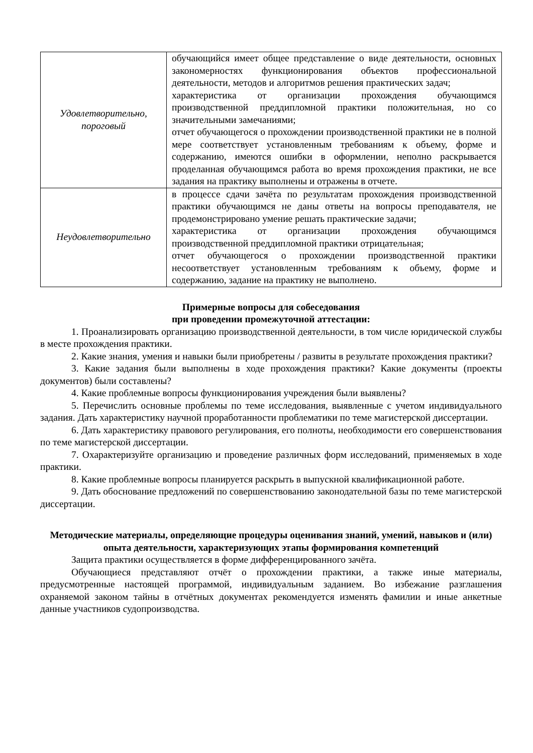| Удовлетворительно, пороговый | обучающийся имеет общее представление о виде деятельности, основных закономерностях функционирования объектов профессиональной деятельности, методов и алгоритмов решения практических задач; характеристика от организации прохождения обучающимся производственной преддипломной практики положительная, но со значительными замечаниями; отчет обучающегося о прохождении производственной практики не в полной мере соответствует установленным требованиям к объему, форме и содержанию, имеются ошибки в оформлении, неполно раскрывается проделанная обучающимся работа во время прохождения практики, не все задания на практику выполнены и отражены в отчете. |
| Неудовлетворительно | в процессе сдачи зачёта по результатам прохождения производственной практики обучающимся не даны ответы на вопросы преподавателя, не продемонстрировано умение решать практические задачи; характеристика от организации прохождения обучающимся производственной преддипломной практики отрицательная; отчет обучающегося о прохождении производственной практики несоответствует установленным требованиям к объему, форме и содержанию, задание на практику не выполнено. |
Примерные вопросы для собеседования
при проведении промежуточной аттестации:
1. Проанализировать организацию производственной деятельности, в том числе юридической службы в месте прохождения практики.
2. Какие знания, умения и навыки были приобретены / развиты в результате прохождения практики?
3. Какие задания были выполнены в ходе прохождения практики? Какие документы (проекты документов) были составлены?
4. Какие проблемные вопросы функционирования учреждения были выявлены?
5. Перечислить основные проблемы по теме исследования, выявленные с учетом индивидуального задания. Дать характеристику научной проработанности проблематики по теме магистерской диссертации.
6. Дать характеристику правового регулирования, его полноты, необходимости его совершенствования по теме магистерской диссертации.
7. Охарактеризуйте организацию и проведение различных форм исследований, применяемых в ходе практики.
8. Какие проблемные вопросы планируется раскрыть в выпускной квалификационной работе.
9. Дать обоснование предложений по совершенствованию законодательной базы по теме магистерской диссертации.
Методические материалы, определяющие процедуры оценивания знаний, умений, навыков и (или) опыта деятельности, характеризующих этапы формирования компетенций
Защита практики осуществляется в форме дифференцированного зачёта.
Обучающиеся представляют отчёт о прохождении практики, а также иные материалы, предусмотренные настоящей программой, индивидуальным заданием. Во избежание разглашения охраняемой законом тайны в отчётных документах рекомендуется изменять фамилии и иные анкетные данные участников судопроизводства.